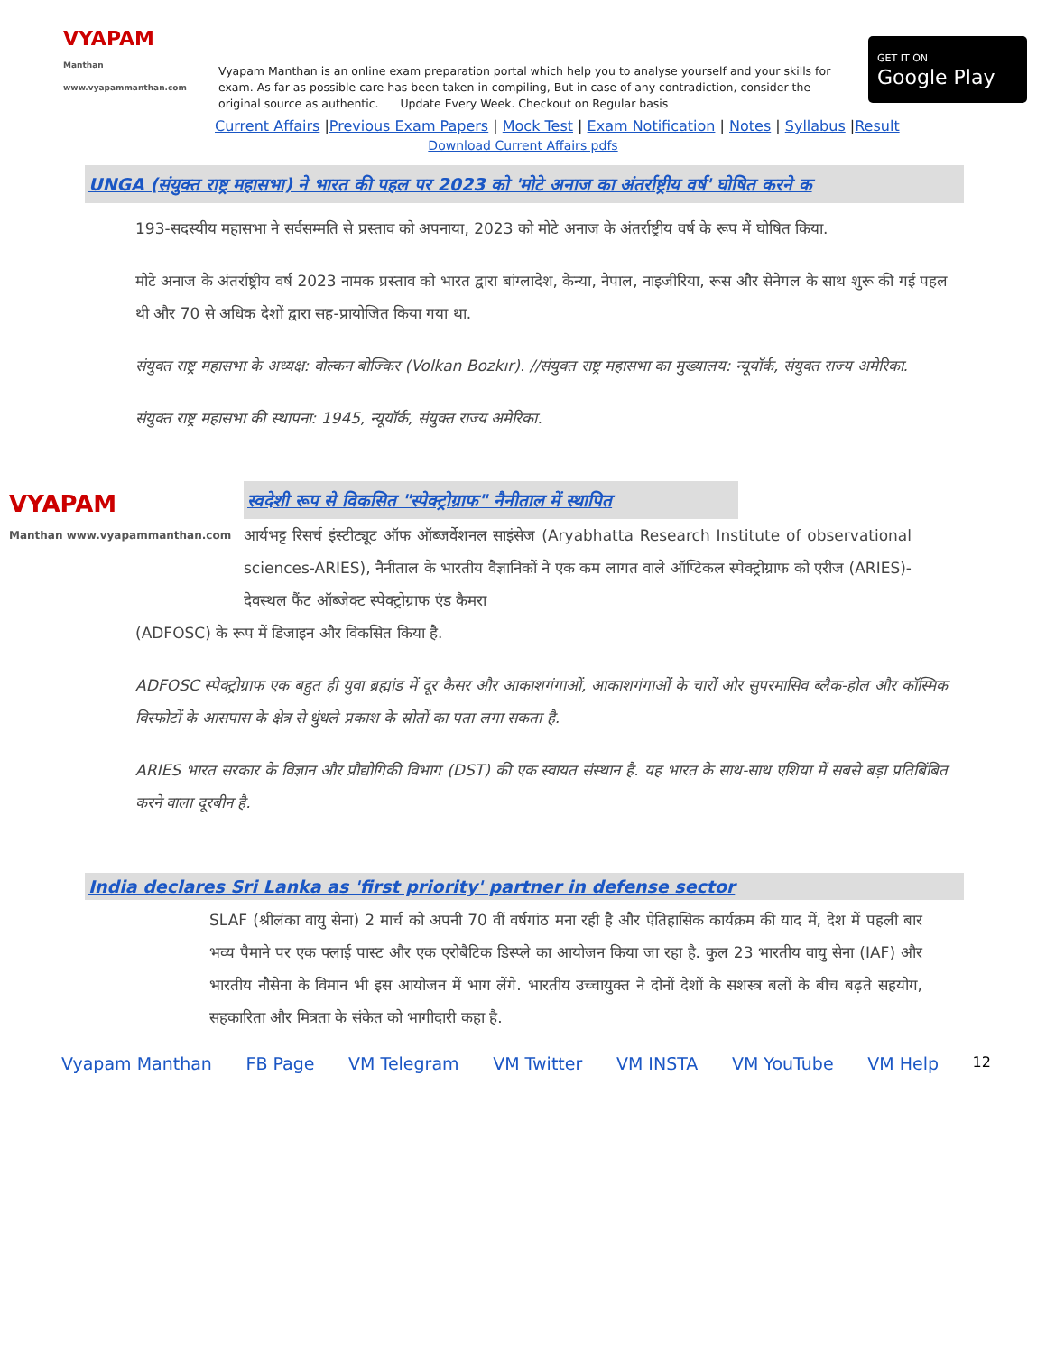VYAPAM
Manthan
www.vyapammanthan.com
Vyapam Manthan is an online exam preparation portal which help you to analyse yourself and your skills for exam. As far as possible care has been taken in compiling, But in case of any contradiction, consider the original source as authentic. Update Every Week. Checkout on Regular basis
GET IT ON
Google Play
Current Affairs |Previous Exam Papers | Mock Test | Exam Notification | Notes | Syllabus |Result
Download Current Affairs pdfs
UNGA (संयुक्त राष्ट्र महासभा) ने भारत की पहल पर 2023 को 'मोटे अनाज का अंतर्राष्ट्रीय वर्ष' घोषित करने क
193-सदस्यीय महासभा ने सर्वसम्मति से प्रस्ताव को अपनाया, 2023 को मोटे अनाज के अंतर्राष्ट्रीय वर्ष के रूप में घोषित किया.
मोटे अनाज के अंतर्राष्ट्रीय वर्ष 2023 नामक प्रस्ताव को भारत द्वारा बांग्लादेश, केन्या, नेपाल, नाइजीरिया, रूस और सेनेगल के साथ शुरू की गई पहल थी और 70 से अधिक देशों द्वारा सह-प्रायोजित किया गया था.
संयुक्त राष्ट्र महासभा के अध्यक्ष: वोल्कन बोज्किर (Volkan Bozkır). //संयुक्त राष्ट्र महासभा का मुख्यालय: न्यूयॉर्क, संयुक्त राज्य अमेरिका.
संयुक्त राष्ट्र महासभा की स्थापना: 1945, न्यूयॉर्क, संयुक्त राज्य अमेरिका.
VYAPAM
Manthan www.vyapammanthan.com
स्वदेशी रूप से विकसित "स्पेक्ट्रोग्राफ" नैनीताल में स्थापित
आर्यभट्ट रिसर्च इंस्टीट्यूट ऑफ ऑब्जर्वेशनल साइंसेज (Aryabhatta Research Institute of observational sciences-ARIES), नैनीताल के भारतीय वैज्ञानिकों ने एक कम लागत वाले ऑप्टिकल स्पेक्ट्रोग्राफ को एरीज (ARIES)-देवस्थल फैंट ऑब्जेक्ट स्पेक्ट्रोग्राफ एंड कैमरा
(ADFOSC) के रूप में डिजाइन और विकसित किया है.
ADFOSC स्पेक्ट्रोग्राफ एक बहुत ही युवा ब्रह्मांड में दूर कैसर और आकाशगंगाओं, आकाशगंगाओं के चारों ओर सुपरमासिव ब्लैक-होल और कॉस्मिक विस्फोटों के आसपास के क्षेत्र से धुंधले प्रकाश के स्रोतों का पता लगा सकता है.
ARIES भारत सरकार के विज्ञान और प्रौद्योगिकी विभाग (DST) की एक स्वायत संस्थान है. यह भारत के साथ-साथ एशिया में सबसे बड़ा प्रतिबिंबित करने वाला दूरबीन है.
India declares Sri Lanka as 'first priority' partner in defense sector
SLAF (श्रीलंका वायु सेना) 2 मार्च को अपनी 70 वीं वर्षगांठ मना रही है और ऐतिहासिक कार्यक्रम की याद में, देश में पहली बार भव्य पैमाने पर एक फ्लाई पास्ट और एक एरोबैटिक डिस्प्ले का आयोजन किया जा रहा है. कुल 23 भारतीय वायु सेना (IAF) और भारतीय नौसेना के विमान भी इस आयोजन में भाग लेंगे. भारतीय उच्चायुक्त ने दोनों देशों के सशस्त्र बलों के बीच बढ़ते सहयोग, सहकारिता और मित्रता के संकेत को भागीदारी कहा है.
Vyapam Manthan FB Page VM Telegram VM Twitter VM INSTA VM YouTube VM Help 12